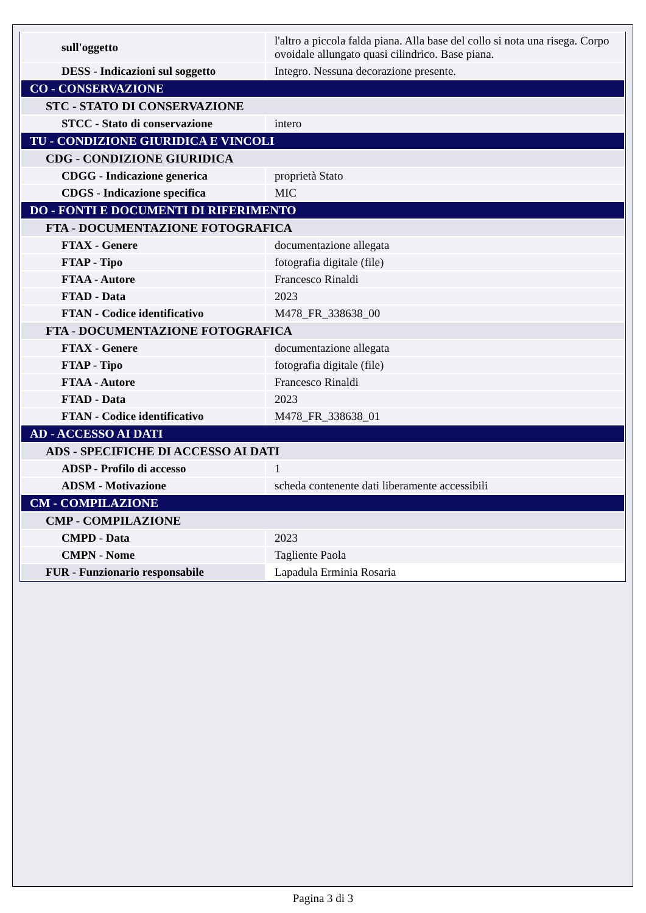| sull'oggetto | l'altro a piccola falda piana. Alla base del collo si nota una risega. Corpo ovoidale allungato quasi cilindrico. Base piana. |
| DESS - Indicazioni sul soggetto | Integro. Nessuna decorazione presente. |
| CO - CONSERVAZIONE | |
| STC - STATO DI CONSERVAZIONE | |
| STCC - Stato di conservazione | intero |
| TU - CONDIZIONE GIURIDICA E VINCOLI | |
| CDG - CONDIZIONE GIURIDICA | |
| CDGG - Indicazione generica | proprietà Stato |
| CDGS - Indicazione specifica | MIC |
| DO - FONTI E DOCUMENTI DI RIFERIMENTO | |
| FTA - DOCUMENTAZIONE FOTOGRAFICA | |
| FTAX - Genere | documentazione allegata |
| FTAP - Tipo | fotografia digitale (file) |
| FTAA - Autore | Francesco Rinaldi |
| FTAD - Data | 2023 |
| FTAN - Codice identificativo | M478_FR_338638_00 |
| FTA - DOCUMENTAZIONE FOTOGRAFICA | |
| FTAX - Genere | documentazione allegata |
| FTAP - Tipo | fotografia digitale (file) |
| FTAA - Autore | Francesco Rinaldi |
| FTAD - Data | 2023 |
| FTAN - Codice identificativo | M478_FR_338638_01 |
| AD - ACCESSO AI DATI | |
| ADS - SPECIFICHE DI ACCESSO AI DATI | |
| ADSP - Profilo di accesso | 1 |
| ADSM - Motivazione | scheda contenente dati liberamente accessibili |
| CM - COMPILAZIONE | |
| CMP - COMPILAZIONE | |
| CMPD - Data | 2023 |
| CMPN - Nome | Tagliente Paola |
| FUR - Funzionario responsabile | Lapadula Erminia Rosaria |
Pagina 3 di 3